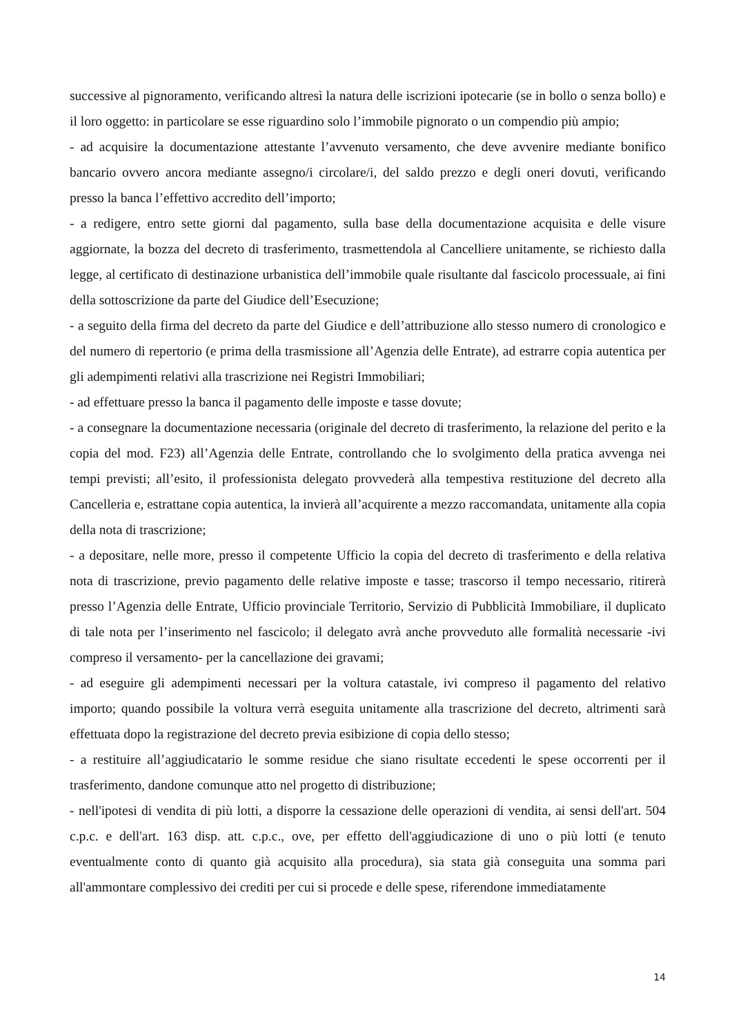successive al pignoramento, verificando altresì la natura delle iscrizioni ipotecarie (se in bollo o senza bollo) e il loro oggetto: in particolare se esse riguardino solo l’immobile pignorato o un compendio più ampio;
- ad acquisire la documentazione attestante l’avvenuto versamento, che deve avvenire mediante bonifico bancario ovvero ancora mediante assegno/i circolare/i, del saldo prezzo e degli oneri dovuti, verificando presso la banca l’effettivo accredito dell’importo;
- a redigere, entro sette giorni dal pagamento, sulla base della documentazione acquisita e delle visure aggiornate, la bozza del decreto di trasferimento, trasmettendola al Cancelliere unitamente, se richiesto dalla legge, al certificato di destinazione urbanistica dell’immobile quale risultante dal fascicolo processuale, ai fini della sottoscrizione da parte del Giudice dell’Esecuzione;
- a seguito della firma del decreto da parte del Giudice e dell’attribuzione allo stesso numero di cronologico e del numero di repertorio (e prima della trasmissione all’Agenzia delle Entrate), ad estrarre copia autentica per gli adempimenti relativi alla trascrizione nei Registri Immobiliari;
- ad effettuare presso la banca il pagamento delle imposte e tasse dovute;
- a consegnare la documentazione necessaria (originale del decreto di trasferimento, la relazione del perito e la copia del mod. F23) all’Agenzia delle Entrate, controllando che lo svolgimento della pratica avvenga nei tempi previsti; all’esito, il professionista delegato provvederà alla tempestiva restituzione del decreto alla Cancelleria e, estrattane copia autentica, la invierà all’acquirente a mezzo raccomandata, unitamente alla copia della nota di trascrizione;
- a depositare, nelle more, presso il competente Ufficio la copia del decreto di trasferimento e della relativa nota di trascrizione, previo pagamento delle relative imposte e tasse; trascorso il tempo necessario, ritirerà presso l’Agenzia delle Entrate, Ufficio provinciale Territorio, Servizio di Pubblicità Immobiliare, il duplicato di tale nota per l’inserimento nel fascicolo; il delegato avrà anche provveduto alle formalità necessarie -ivi compreso il versamento- per la cancellazione dei gravami;
- ad eseguire gli adempimenti necessari per la voltura catastale, ivi compreso il pagamento del relativo importo; quando possibile la voltura verrà eseguita unitamente alla trascrizione del decreto, altrimenti sarà effettuata dopo la registrazione del decreto previa esibizione di copia dello stesso;
- a restituire all’aggiudicatario le somme residue che siano risultate eccedenti le spese occorrenti per il trasferimento, dandone comunque atto nel progetto di distribuzione;
- nell'ipotesi di vendita di più lotti, a disporre la cessazione delle operazioni di vendita, ai sensi dell'art. 504 c.p.c. e dell'art. 163 disp. att. c.p.c., ove, per effetto dell'aggiudicazione di uno o più lotti (e tenuto eventualmente conto di quanto già acquisito alla procedura), sia stata già conseguita una somma pari all'ammontare complessivo dei crediti per cui si procede e delle spese, riferendone immediatamente
14